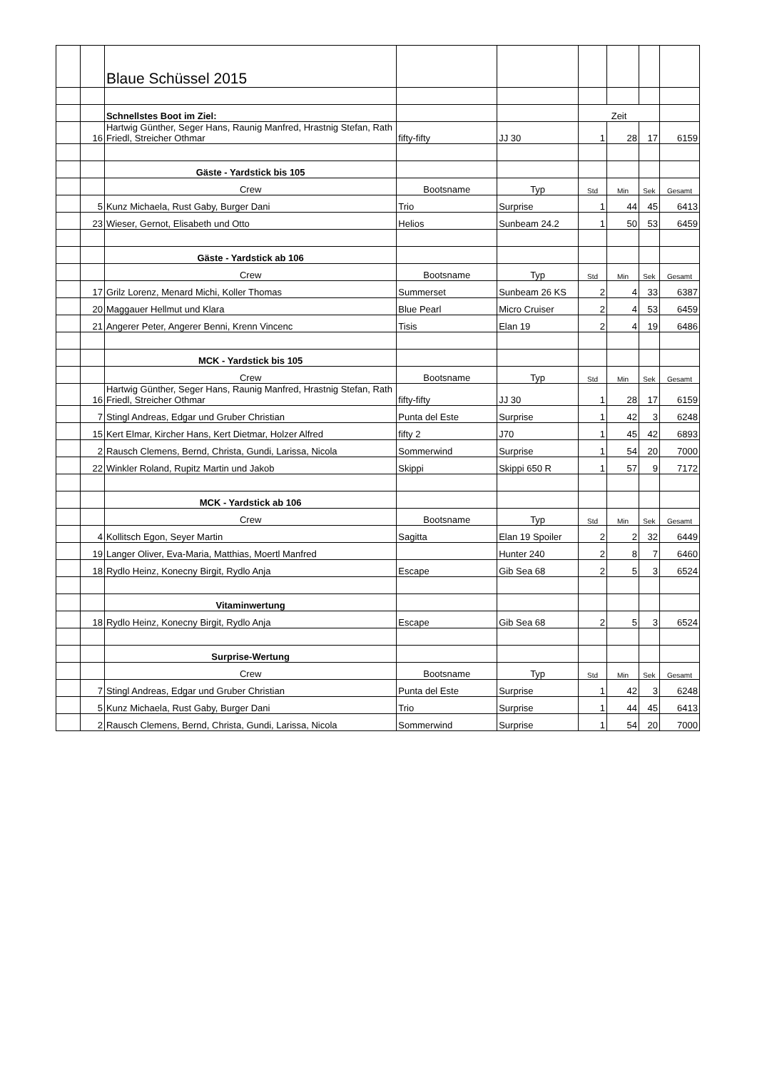| | | Blaue Schüssel 2015 | | | | | | |
| | | Schnellstes Boot im Ziel: | | | Zeit | | | |
| | 16 | Hartwig Günther, Seger Hans, Raunig Manfred, Hrastnig Stefan, Rath Friedl, Streicher Othmar | fifty-fifty | JJ 30 | 1 | 28 | 17 | 6159 |
| | | Gäste - Yardstick bis 105 | | | | | | |
| | | Crew | Bootsname | Typ | Std | Min | Sek | Gesamt |
| | 5 | Kunz Michaela, Rust Gaby, Burger Dani | Trio | Surprise | 1 | 44 | 45 | 6413 |
| | 23 | Wieser, Gernot, Elisabeth und Otto | Helios | Sunbeam 24.2 | 1 | 50 | 53 | 6459 |
| | | Gäste - Yardstick ab 106 | | | | | | |
| | | Crew | Bootsname | Typ | Std | Min | Sek | Gesamt |
| | 17 | Grilz Lorenz, Menard Michi, Koller Thomas | Summerset | Sunbeam 26 KS | 2 | 4 | 33 | 6387 |
| | 20 | Maggauer Hellmut und Klara | Blue Pearl | Micro Cruiser | 2 | 4 | 53 | 6459 |
| | 21 | Angerer Peter, Angerer Benni, Krenn Vincenc | Tisis | Elan 19 | 2 | 4 | 19 | 6486 |
| | | MCK - Yardstick bis 105 | | | | | | |
| | | Crew | Bootsname | Typ | Std | Min | Sek | Gesamt |
| | 16 | Hartwig Günther, Seger Hans, Raunig Manfred, Hrastnig Stefan, Rath Friedl, Streicher Othmar | fifty-fifty | JJ 30 | 1 | 28 | 17 | 6159 |
| | 7 | Stingl Andreas, Edgar und Gruber Christian | Punta del Este | Surprise | 1 | 42 | 3 | 6248 |
| | 15 | Kert Elmar, Kircher Hans, Kert Dietmar, Holzer Alfred | fifty 2 | J70 | 1 | 45 | 42 | 6893 |
| | 2 | Rausch Clemens, Bernd, Christa, Gundi, Larissa, Nicola | Sommerwind | Surprise | 1 | 54 | 20 | 7000 |
| | 22 | Winkler Roland, Rupitz Martin und Jakob | Skippi | Skippi 650 R | 1 | 57 | 9 | 7172 |
| | | MCK - Yardstick ab 106 | | | | | | |
| | | Crew | Bootsname | Typ | Std | Min | Sek | Gesamt |
| | 4 | Kollitsch Egon, Seyer Martin | Sagitta | Elan 19 Spoiler | 2 | 2 | 32 | 6449 |
| | 19 | Langer Oliver, Eva-Maria, Matthias, Moertl Manfred | | Hunter 240 | 2 | 8 | 7 | 6460 |
| | 18 | Rydlo Heinz, Konecny Birgit, Rydlo Anja | Escape | Gib Sea 68 | 2 | 5 | 3 | 6524 |
| | | Vitaminwertung | | | | | | |
| | 18 | Rydlo Heinz, Konecny Birgit, Rydlo Anja | Escape | Gib Sea 68 | 2 | 5 | 3 | 6524 |
| | | Surprise-Wertung | | | | | | |
| | | Crew | Bootsname | Typ | Std | Min | Sek | Gesamt |
| | 7 | Stingl Andreas, Edgar und Gruber Christian | Punta del Este | Surprise | 1 | 42 | 3 | 6248 |
| | 5 | Kunz Michaela, Rust Gaby, Burger Dani | Trio | Surprise | 1 | 44 | 45 | 6413 |
| | 2 | Rausch Clemens, Bernd, Christa, Gundi, Larissa, Nicola | Sommerwind | Surprise | 1 | 54 | 20 | 7000 |